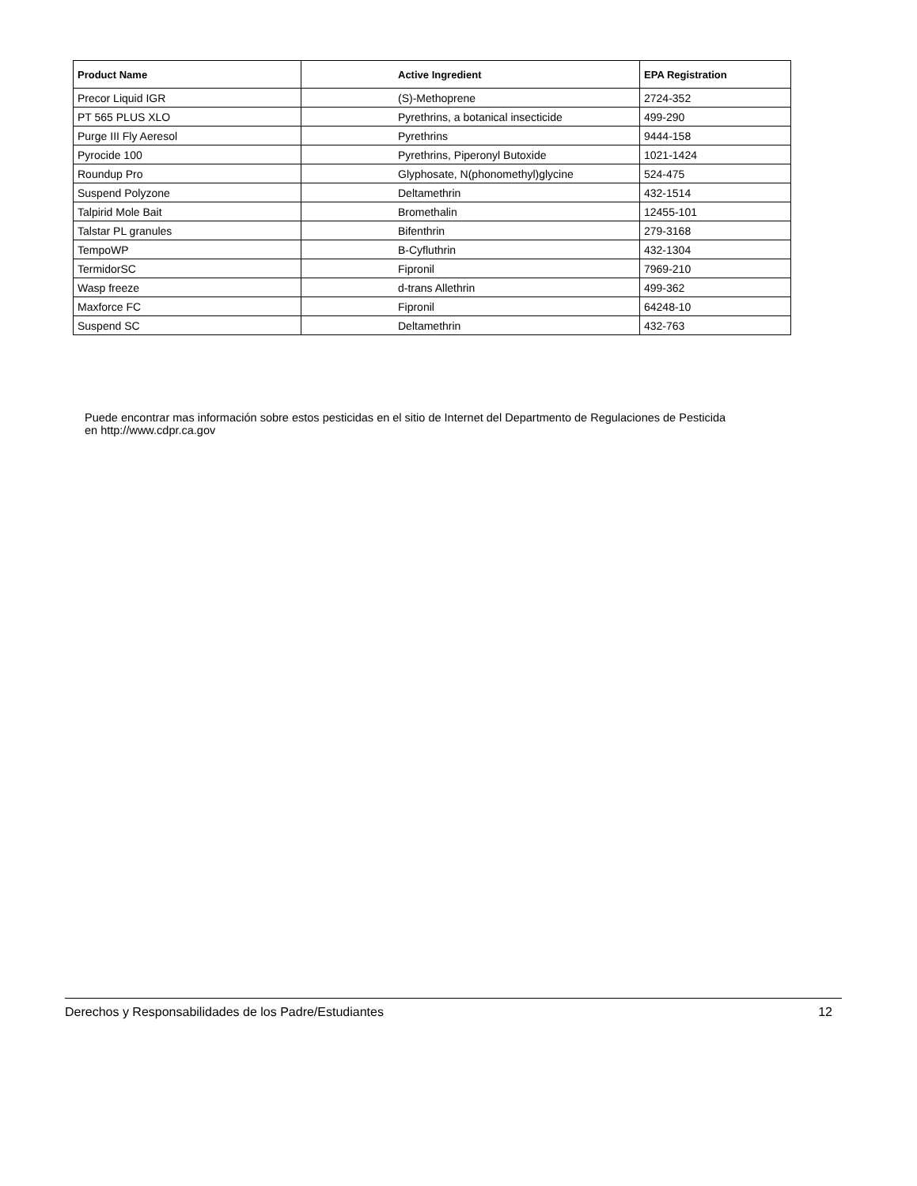| Product Name | Active Ingredient | EPA Registration |
| --- | --- | --- |
| Precor Liquid IGR | (S)-Methoprene | 2724-352 |
| PT 565 PLUS XLO | Pyrethrins, a botanical insecticide | 499-290 |
| Purge III Fly Aeresol | Pyrethrins | 9444-158 |
| Pyrocide 100 | Pyrethrins, Piperonyl Butoxide | 1021-1424 |
| Roundup Pro | Glyphosate, N(phonomethyl)glycine | 524-475 |
| Suspend Polyzone | Deltamethrin | 432-1514 |
| Talpirid Mole Bait | Bromethalin | 12455-101 |
| Talstar PL granules | Bifenthrin | 279-3168 |
| TempoWP | B-Cyfluthrin | 432-1304 |
| TermidorSC | Fipronil | 7969-210 |
| Wasp freeze | d-trans Allethrin | 499-362 |
| Maxforce FC | Fipronil | 64248-10 |
| Suspend SC | Deltamethrin | 432-763 |
Puede encontrar mas información sobre estos pesticidas en el sitio de Internet del Departmento de Regulaciones de Pesticida
en http://www.cdpr.ca.gov
Derechos y Responsabilidades de los Padre/Estudiantes 12